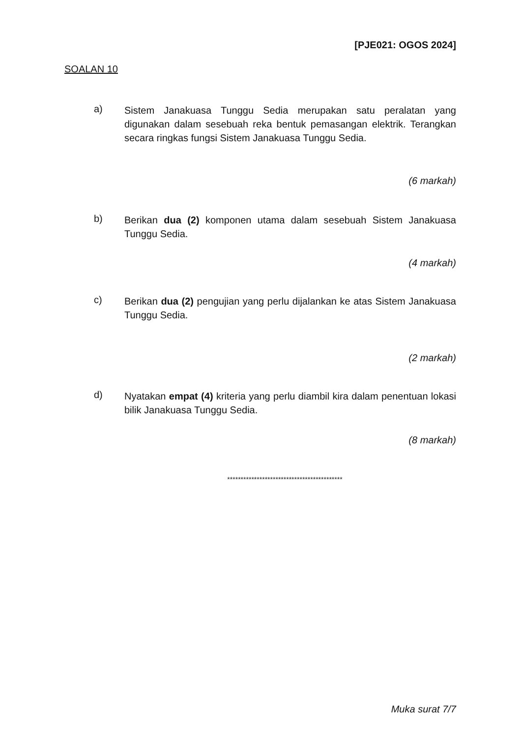[PJE021: OGOS 2024]
SOALAN 10
a)
Sistem Janakuasa Tunggu Sedia merupakan satu peralatan yang digunakan dalam sesebuah reka bentuk pemasangan elektrik. Terangkan secara ringkas fungsi Sistem Janakuasa Tunggu Sedia.
(6 markah)
b)
Berikan dua (2) komponen utama dalam sesebuah Sistem Janakuasa Tunggu Sedia.
(4 markah)
c)
Berikan dua (2) pengujian yang perlu dijalankan ke atas Sistem Janakuasa Tunggu Sedia.
(2 markah)
d)
Nyatakan empat (4) kriteria yang perlu diambil kira dalam penentuan lokasi bilik Janakuasa Tunggu Sedia.
(8 markah)
*******************************************
Muka surat 7/7